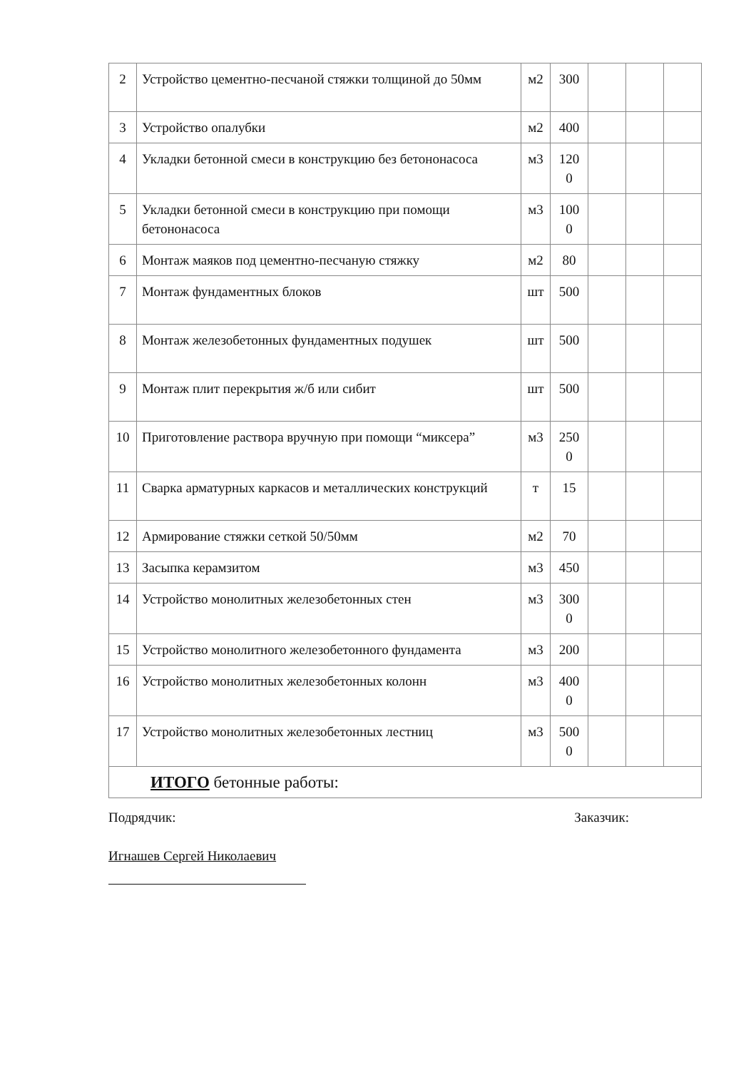| 2 | Устройство цементно-песчаной стяжки толщиной до 50мм | м2 | 300 | | | |
| 3 | Устройство опалубки | м2 | 400 | | | |
| 4 | Укладки бетонной смеси в конструкцию без бетононасоса | м3 | 120 0 | | | |
| 5 | Укладки бетонной смеси в конструкцию при помощи бетононасоса | м3 | 100 0 | | | |
| 6 | Монтаж маяков под цементно-песчаную стяжку | м2 | 80 | | | |
| 7 | Монтаж фундаментных блоков | шт | 500 | | | |
| 8 | Монтаж железобетонных фундаментных подушек | шт | 500 | | | |
| 9 | Монтаж плит перекрытия ж/б или сибит | шт | 500 | | | |
| 10 | Приготовление раствора вручную при помощи “миксера” | м3 | 250 0 | | | |
| 11 | Сварка арматурных каркасов и металлических конструкций | т | 15 | | | |
| 12 | Армирование стяжки сеткой 50/50мм | м2 | 70 | | | |
| 13 | Засыпка керамзитом | м3 | 450 | | | |
| 14 | Устройство монолитных железобетонных стен | м3 | 300 0 | | | |
| 15 | Устройство монолитного железобетонного фундамента | м3 | 200 | | | |
| 16 | Устройство монолитных железобетонных колонн | м3 | 400 0 | | | |
| 17 | Устройство монолитных железобетонных лестниц | м3 | 500 0 | | | |
| ИТОГО бетонные работы: | | | | | | |
Подрядчик: Заказчик:
Игнашев Сергей Николаевич